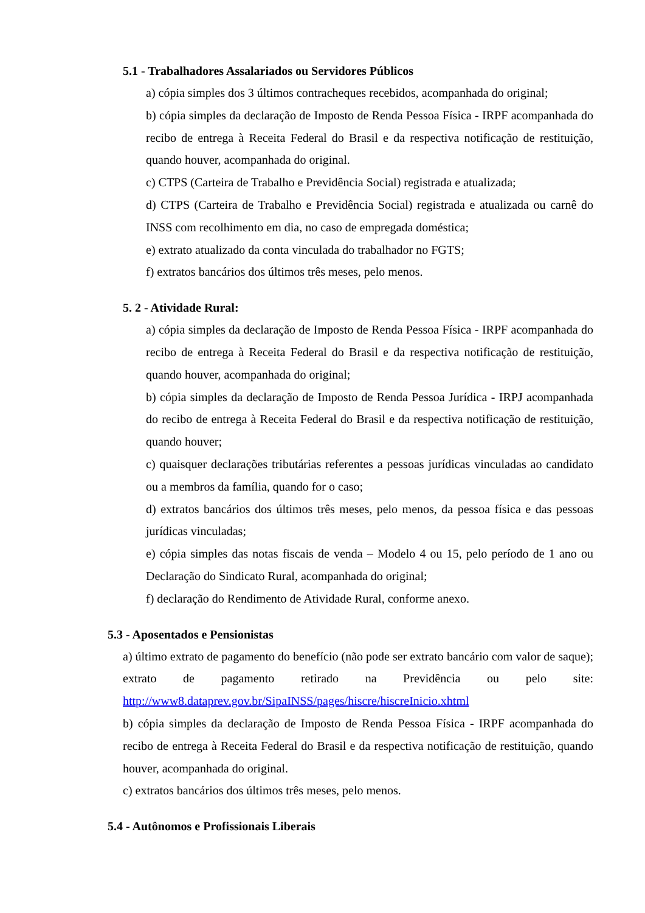5.1 - Trabalhadores Assalariados ou Servidores Públicos
a) cópia simples dos 3 últimos contracheques recebidos, acompanhada do original;
b) cópia simples da declaração de Imposto de Renda Pessoa Física - IRPF acompanhada do recibo de entrega à Receita Federal do Brasil e da respectiva notificação de restituição, quando houver, acompanhada do original.
c) CTPS (Carteira de Trabalho e Previdência Social) registrada e atualizada;
d) CTPS (Carteira de Trabalho e Previdência Social) registrada e atualizada ou carnê do INSS com recolhimento em dia, no caso de empregada doméstica;
e) extrato atualizado da conta vinculada do trabalhador no FGTS;
f) extratos bancários dos últimos três meses, pelo menos.
5. 2 - Atividade Rural:
a) cópia simples da declaração de Imposto de Renda Pessoa Física - IRPF acompanhada do recibo de entrega à Receita Federal do Brasil e da respectiva notificação de restituição, quando houver, acompanhada do original;
b) cópia simples da declaração de Imposto de Renda Pessoa Jurídica - IRPJ acompanhada do recibo de entrega à Receita Federal do Brasil e da respectiva notificação de restituição, quando houver;
c) quaisquer declarações tributárias referentes a pessoas jurídicas vinculadas ao candidato ou a membros da família, quando for o caso;
d) extratos bancários dos últimos três meses, pelo menos, da pessoa física e das pessoas jurídicas vinculadas;
e) cópia simples das notas fiscais de venda – Modelo 4 ou 15, pelo período de 1 ano ou Declaração do Sindicato Rural, acompanhada do original;
f) declaração do Rendimento de Atividade Rural, conforme anexo.
5.3 - Aposentados e Pensionistas
a) último extrato de pagamento do benefício (não pode ser extrato bancário com valor de saque); extrato de pagamento retirado na Previdência ou pelo site: http://www8.dataprev.gov.br/SipaINSS/pages/hiscre/hiscreInicio.xhtml
b) cópia simples da declaração de Imposto de Renda Pessoa Física - IRPF acompanhada do recibo de entrega à Receita Federal do Brasil e da respectiva notificação de restituição, quando houver, acompanhada do original.
c) extratos bancários dos últimos três meses, pelo menos.
5.4 - Autônomos e Profissionais Liberais